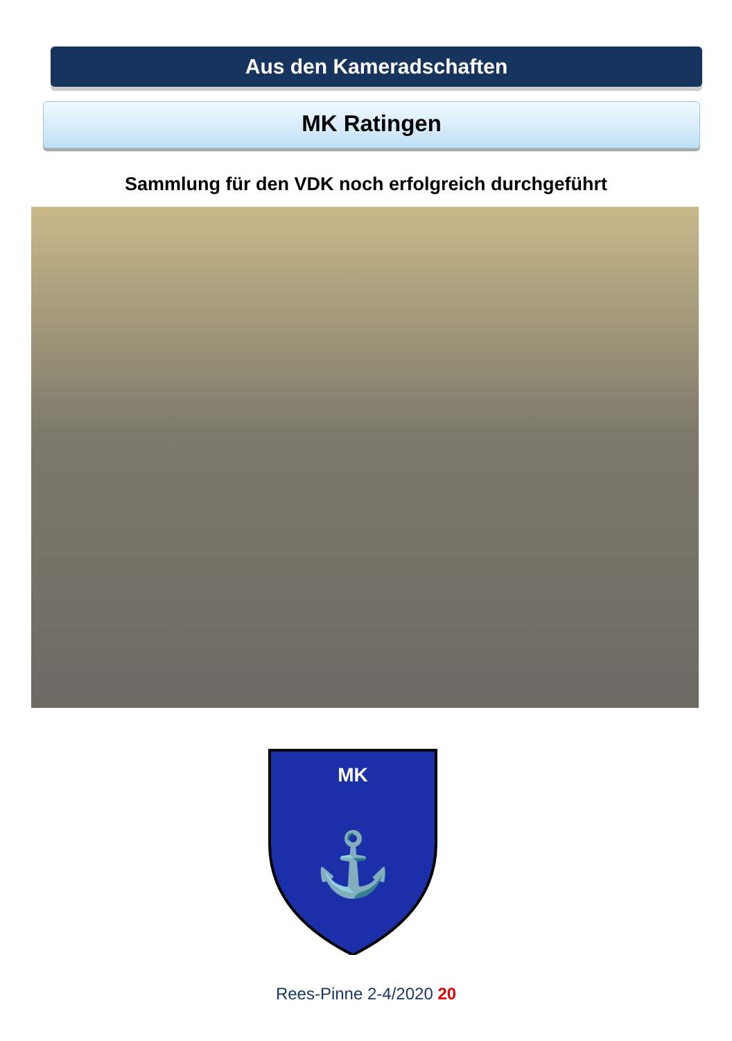Aus den Kameradschaften
MK Ratingen
Sammlung für den VDK noch erfolgreich durchgeführt
MK
⚓
Rees-Pinne 2-4/2020 20